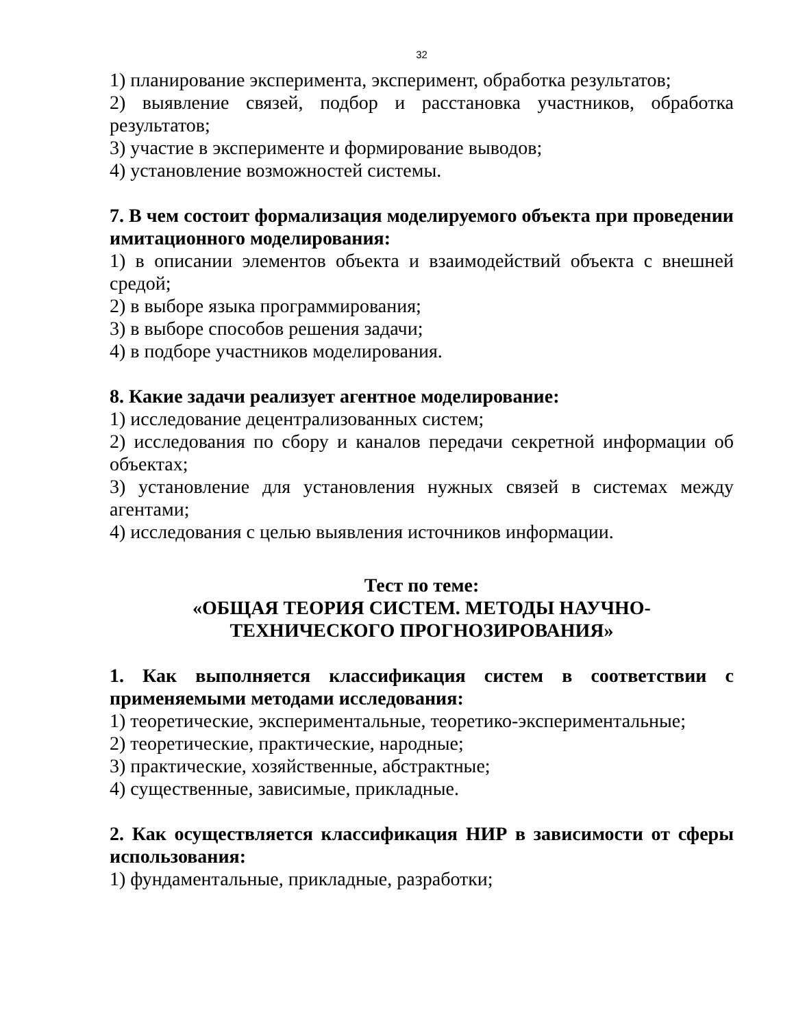32
1) планирование эксперимента, эксперимент, обработка результатов;
2) выявление связей, подбор и расстановка участников, обработка результатов;
3) участие в эксперименте и формирование выводов;
4) установление возможностей системы.
7. В чем состоит формализация моделируемого объекта при проведении имитационного моделирования:
1) в описании элементов объекта и взаимодействий объекта с внешней средой;
2) в выборе языка программирования;
3) в выборе способов решения задачи;
4) в подборе участников моделирования.
8. Какие задачи реализует агентное моделирование:
1) исследование децентрализованных систем;
2) исследования по сбору и каналов передачи секретной информации об объектах;
3) установление для установления нужных связей в системах между агентами;
4) исследования с целью выявления источников информации.
Тест по теме:
«ОБЩАЯ ТЕОРИЯ СИСТЕМ. МЕТОДЫ НАУЧНО-
ТЕХНИЧЕСКОГО ПРОГНОЗИРОВАНИЯ»
1. Как выполняется классификация систем в соответствии с применяемыми методами исследования:
1) теоретические, экспериментальные, теоретико-экспериментальные;
2) теоретические, практические, народные;
3) практические, хозяйственные, абстрактные;
4) существенные, зависимые, прикладные.
2. Как осуществляется классификация НИР в зависимости от сферы использования:
1) фундаментальные, прикладные, разработки;